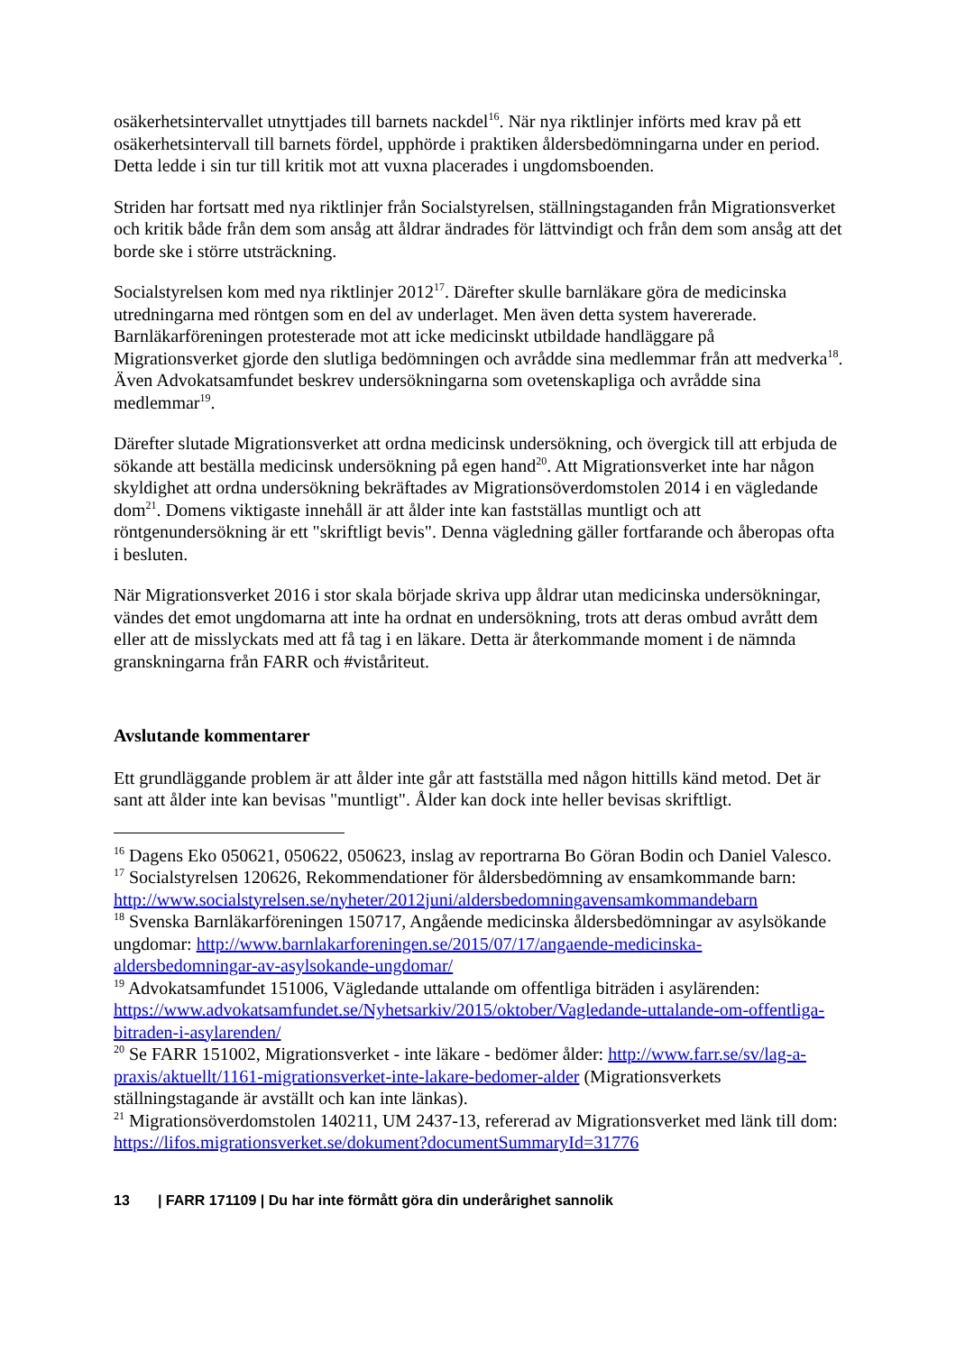osäkerhetsintervallet utnyttjades till barnets nackdel<sup>16</sup>. När nya riktlinjer införts med krav på ett osäkerhetsintervall till barnets fördel, upphörde i praktiken åldersbedömningarna under en period. Detta ledde i sin tur till kritik mot att vuxna placerades i ungdomsboenden.
Striden har fortsatt med nya riktlinjer från Socialstyrelsen, ställningstaganden från Migrationsverket och kritik både från dem som ansåg att åldrar ändrades för lättvindigt och från dem som ansåg att det borde ske i större utsträckning.
Socialstyrelsen kom med nya riktlinjer 2012<sup>17</sup>. Därefter skulle barnläkare göra de medicinska utredningarna med röntgen som en del av underlaget. Men även detta system havererade. Barnläkarföreningen protesterade mot att icke medicinskt utbildade handläggare på Migrationsverket gjorde den slutliga bedömningen och avrådde sina medlemmar från att medverka<sup>18</sup>. Även Advokatsamfundet beskrev undersökningarna som ovetenskapliga och avrådde sina medlemmar<sup>19</sup>.
Därefter slutade Migrationsverket att ordna medicinsk undersökning, och övergick till att erbjuda de sökande att beställa medicinsk undersökning på egen hand<sup>20</sup>. Att Migrationsverket inte har någon skyldighet att ordna undersökning bekräftades av Migrationsöverdomstolen 2014 i en vägledande dom<sup>21</sup>. Domens viktigaste innehåll är att ålder inte kan fastställas muntligt och att röntgenundersökning är ett "skriftligt bevis". Denna vägledning gäller fortfarande och åberopas ofta i besluten.
När Migrationsverket 2016 i stor skala började skriva upp åldrar utan medicinska undersökningar, vändes det emot ungdomarna att inte ha ordnat en undersökning, trots att deras ombud avrått dem eller att de misslyckats med att få tag i en läkare. Detta är återkommande moment i de nämnda granskningarna från FARR och #viståriteut.
Avslutande kommentarer
Ett grundläggande problem är att ålder inte går att fastställa med någon hittills känd metod. Det är sant att ålder inte kan bevisas "muntligt". Ålder kan dock inte heller bevisas skriftligt.
<sup>16</sup> Dagens Eko 050621, 050622, 050623, inslag av reportrarna Bo Göran Bodin och Daniel Valesco.
<sup>17</sup> Socialstyrelsen 120626, Rekommendationer för åldersbedömning av ensamkommande barn: http://www.socialstyrelsen.se/nyheter/2012juni/aldersbedomningavensamkommandebarn
<sup>18</sup> Svenska Barnläkarföreningen 150717, Angående medicinska åldersbedömningar av asylsökande ungdomar: http://www.barnlakarforeningen.se/2015/07/17/angaende-medicinska-aldersbedomningar-av-asylsokande-ungdomar/
<sup>19</sup> Advokatsamfundet 151006, Vägledande uttalande om offentliga biträden i asylärenden: https://www.advokatsamfundet.se/Nyhetsarkiv/2015/oktober/Vagledande-uttalande-om-offentliga-bitraden-i-asylarenden/
<sup>20</sup> Se FARR 151002, Migrationsverket - inte läkare - bedömer ålder: http://www.farr.se/sv/lag-a-praxis/aktuellt/1161-migrationsverket-inte-lakare-bedomer-alder (Migrationsverkets ställningstagande är avställt och kan inte länkas).
<sup>21</sup> Migrationsöverdomstolen 140211, UM 2437-13, refererad av Migrationsverket med länk till dom: https://lifos.migrationsverket.se/dokument?documentSummaryId=31776
13 | FARR 171109 | Du har inte förmått göra din underårighet sannolik